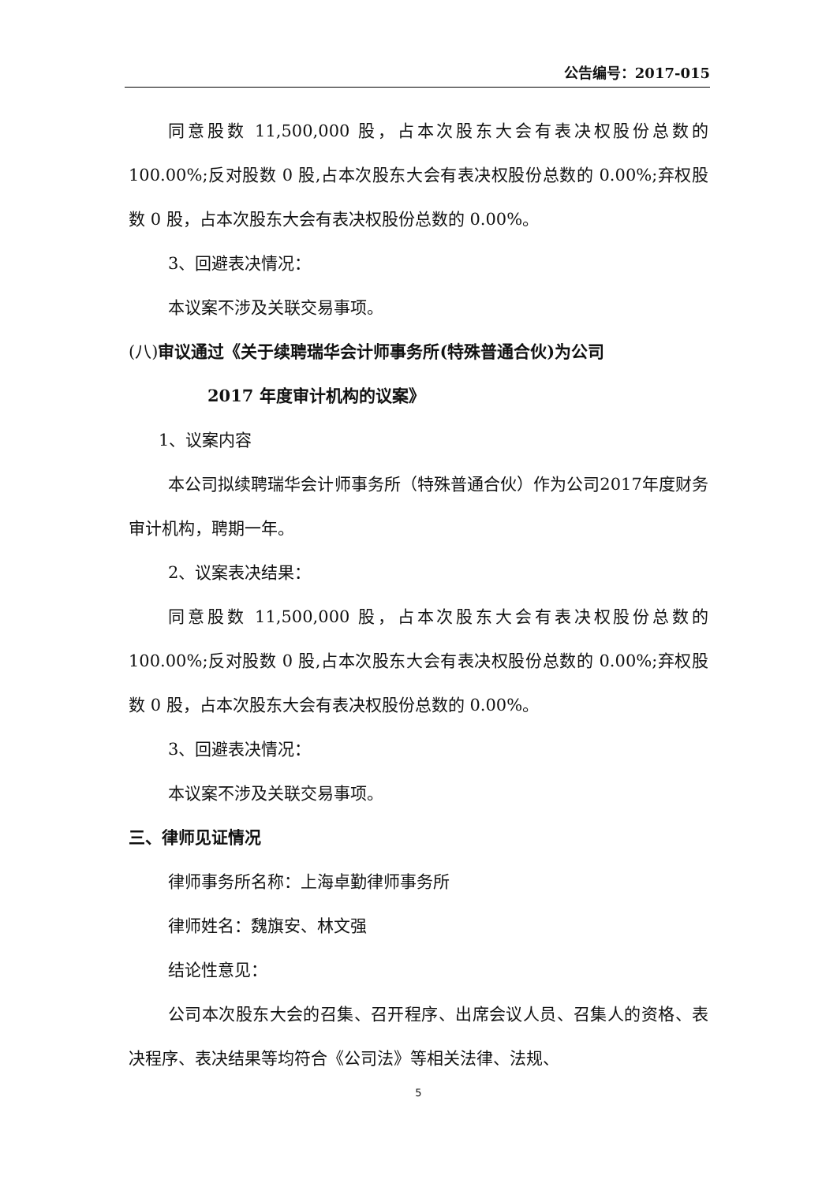公告编号：2017-015
同意股数 11,500,000 股，占本次股东大会有表决权股份总数的 100.00%;反对股数 0 股,占本次股东大会有表决权股份总数的 0.00%;弃权股数 0 股，占本次股东大会有表决权股份总数的 0.00%。
3、回避表决情况：
本议案不涉及关联交易事项。
(八)审议通过《关于续聘瑞华会计师事务所(特殊普通合伙)为公司
2017 年度审计机构的议案》
1、议案内容
本公司拟续聘瑞华会计师事务所（特殊普通合伙）作为公司2017年度财务审计机构，聘期一年。
2、议案表决结果：
同意股数 11,500,000 股，占本次股东大会有表决权股份总数的 100.00%;反对股数 0 股,占本次股东大会有表决权股份总数的 0.00%;弃权股数 0 股，占本次股东大会有表决权股份总数的 0.00%。
3、回避表决情况：
本议案不涉及关联交易事项。
三、律师见证情况
律师事务所名称：上海卓勤律师事务所
律师姓名：魏旗安、林文强
结论性意见：
公司本次股东大会的召集、召开程序、出席会议人员、召集人的资格、表决程序、表决结果等均符合《公司法》等相关法律、法规、
5